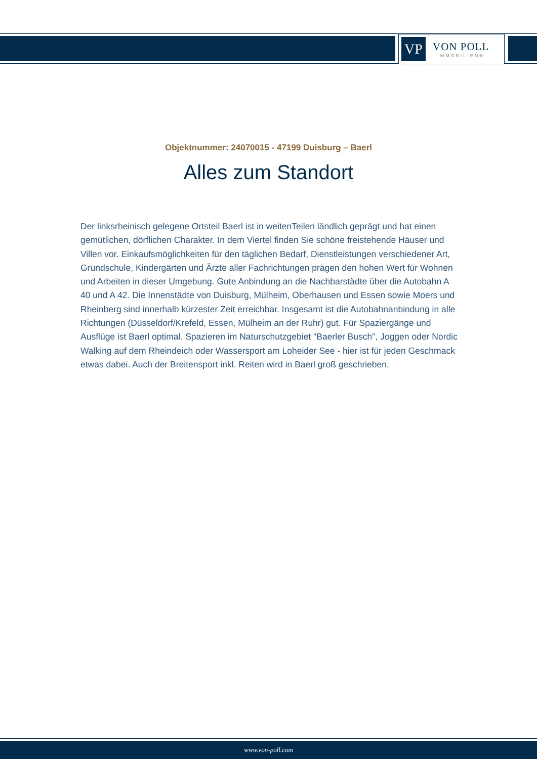VP
VON POLL
IMMOBILIEN®
Objektnummer: 24070015 - 47199 Duisburg – Baerl
Alles zum Standort
Der linksrheinisch gelegene Ortsteil Baerl ist in weitenTeilen ländlich geprägt und hat einen gemütlichen, dörflichen Charakter. In dem Viertel finden Sie schöne freistehende Häuser und Villen vor. Einkaufsmöglichkeiten für den täglichen Bedarf, Dienstleistungen verschiedener Art, Grundschule, Kindergärten und Ärzte aller Fachrichtungen prägen den hohen Wert für Wohnen und Arbeiten in dieser Umgebung. Gute Anbindung an die Nachbarstädte über die Autobahn A 40 und A 42. Die Innenstädte von Duisburg, Mülheim, Oberhausen und Essen sowie Moers und Rheinberg sind innerhalb kürzester Zeit erreichbar. Insgesamt ist die Autobahnanbindung in alle Richtungen (Düsseldorf/Krefeld, Essen, Mülheim an der Ruhr) gut. Für Spaziergänge und Ausflüge ist Baerl optimal. Spazieren im Naturschutzgebiet "Baerler Busch", Joggen oder Nordic Walking auf dem Rheindeich oder Wassersport am Loheider See - hier ist für jeden Geschmack etwas dabei. Auch der Breitensport inkl. Reiten wird in Baerl groß geschrieben.
www.von-poll.com